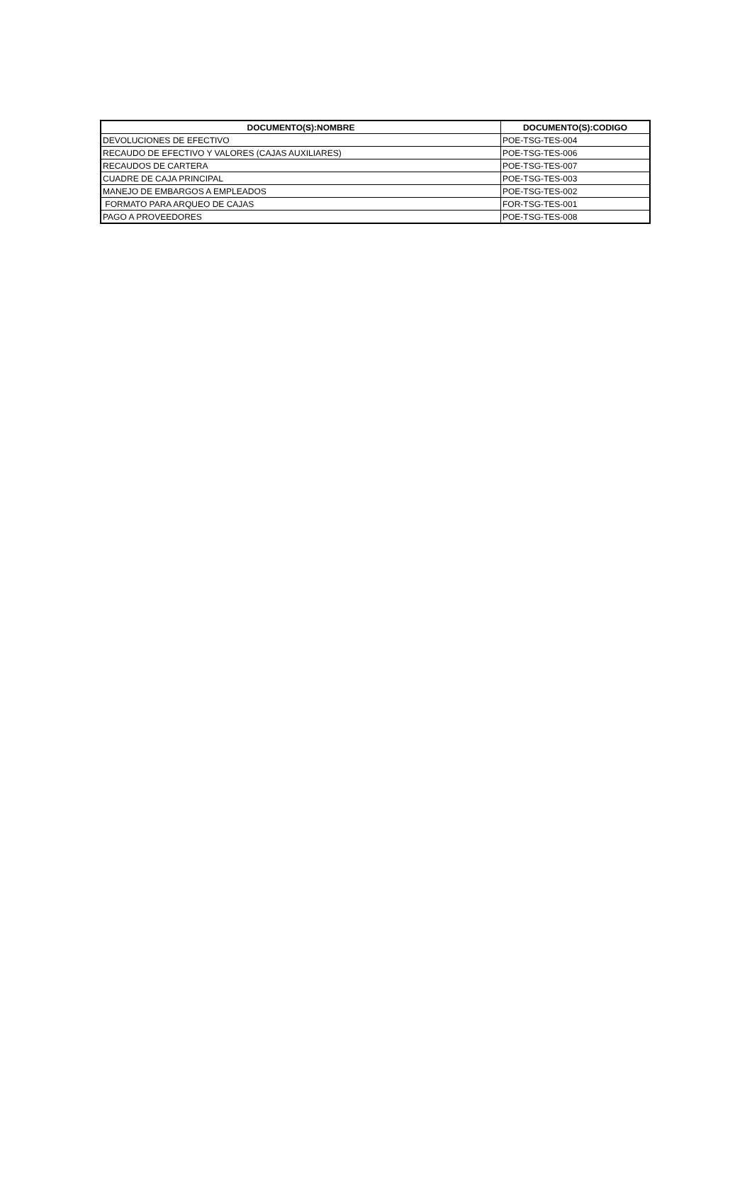| DOCUMENTO(S):NOMBRE | DOCUMENTO(S):CODIGO |
| --- | --- |
| DEVOLUCIONES DE EFECTIVO | POE-TSG-TES-004 |
| RECAUDO DE EFECTIVO Y VALORES (CAJAS AUXILIARES) | POE-TSG-TES-006 |
| RECAUDOS DE CARTERA | POE-TSG-TES-007 |
| CUADRE DE CAJA PRINCIPAL | POE-TSG-TES-003 |
| MANEJO DE EMBARGOS A EMPLEADOS | POE-TSG-TES-002 |
| FORMATO PARA ARQUEO DE CAJAS | FOR-TSG-TES-001 |
| PAGO A PROVEEDORES | POE-TSG-TES-008 |